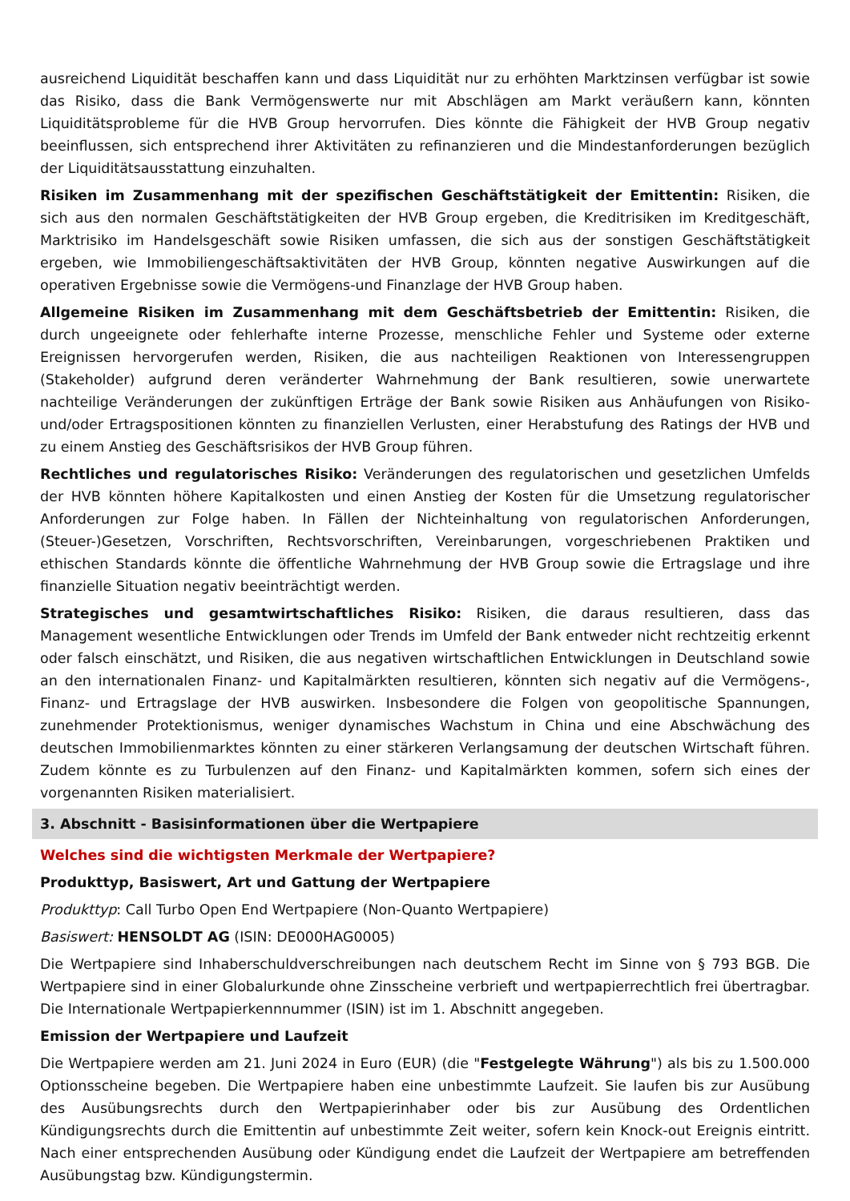ausreichend Liquidität beschaffen kann und dass Liquidität nur zu erhöhten Marktzinsen verfügbar ist sowie das Risiko, dass die Bank Vermögenswerte nur mit Abschlägen am Markt veräußern kann, könnten Liquiditätsprobleme für die HVB Group hervorrufen. Dies könnte die Fähigkeit der HVB Group negativ beeinflussen, sich entsprechend ihrer Aktivitäten zu refinanzieren und die Mindestanforderungen bezüglich der Liquiditätsausstattung einzuhalten.
Risiken im Zusammenhang mit der spezifischen Geschäftstätigkeit der Emittentin: Risiken, die sich aus den normalen Geschäftstätigkeiten der HVB Group ergeben, die Kreditrisiken im Kreditgeschäft, Marktrisiko im Handelsgeschäft sowie Risiken umfassen, die sich aus der sonstigen Geschäftstätigkeit ergeben, wie Immobiliengeschäftsaktivitäten der HVB Group, könnten negative Auswirkungen auf die operativen Ergebnisse sowie die Vermögens-und Finanzlage der HVB Group haben.
Allgemeine Risiken im Zusammenhang mit dem Geschäftsbetrieb der Emittentin: Risiken, die durch ungeeignete oder fehlerhafte interne Prozesse, menschliche Fehler und Systeme oder externe Ereignissen hervorgerufen werden, Risiken, die aus nachteiligen Reaktionen von Interessengruppen (Stakeholder) aufgrund deren veränderter Wahrnehmung der Bank resultieren, sowie unerwartete nachteilige Veränderungen der zukünftigen Erträge der Bank sowie Risiken aus Anhäufungen von Risiko- und/oder Ertragspositionen könnten zu finanziellen Verlusten, einer Herabstufung des Ratings der HVB und zu einem Anstieg des Geschäftsrisikos der HVB Group führen.
Rechtliches und regulatorisches Risiko: Veränderungen des regulatorischen und gesetzlichen Umfelds der HVB könnten höhere Kapitalkosten und einen Anstieg der Kosten für die Umsetzung regulatorischer Anforderungen zur Folge haben. In Fällen der Nichteinhaltung von regulatorischen Anforderungen, (Steuer-)Gesetzen, Vorschriften, Rechtsvorschriften, Vereinbarungen, vorgeschriebenen Praktiken und ethischen Standards könnte die öffentliche Wahrnehmung der HVB Group sowie die Ertragslage und ihre finanzielle Situation negativ beeinträchtigt werden.
Strategisches und gesamtwirtschaftliches Risiko: Risiken, die daraus resultieren, dass das Management wesentliche Entwicklungen oder Trends im Umfeld der Bank entweder nicht rechtzeitig erkennt oder falsch einschätzt, und Risiken, die aus negativen wirtschaftlichen Entwicklungen in Deutschland sowie an den internationalen Finanz- und Kapitalmärkten resultieren, könnten sich negativ auf die Vermögens-, Finanz- und Ertragslage der HVB auswirken. Insbesondere die Folgen von geopolitische Spannungen, zunehmender Protektionismus, weniger dynamisches Wachstum in China und eine Abschwächung des deutschen Immobilienmarktes könnten zu einer stärkeren Verlangsamung der deutschen Wirtschaft führen. Zudem könnte es zu Turbulenzen auf den Finanz- und Kapitalmärkten kommen, sofern sich eines der vorgenannten Risiken materialisiert.
3. Abschnitt - Basisinformationen über die Wertpapiere
Welches sind die wichtigsten Merkmale der Wertpapiere?
Produkttyp, Basiswert, Art und Gattung der Wertpapiere
Produkttyp: Call Turbo Open End Wertpapiere (Non-Quanto Wertpapiere)
Basiswert: HENSOLDT AG (ISIN: DE000HAG0005)
Die Wertpapiere sind Inhaberschuldverschreibungen nach deutschem Recht im Sinne von § 793 BGB. Die Wertpapiere sind in einer Globalurkunde ohne Zinsscheine verbrieft und wertpapierrechtlich frei übertragbar. Die Internationale Wertpapierkennnummer (ISIN) ist im 1. Abschnitt angegeben.
Emission der Wertpapiere und Laufzeit
Die Wertpapiere werden am 21. Juni 2024 in Euro (EUR) (die "Festgelegte Währung") als bis zu 1.500.000 Optionsscheine begeben. Die Wertpapiere haben eine unbestimmte Laufzeit. Sie laufen bis zur Ausübung des Ausübungsrechts durch den Wertpapierinhaber oder bis zur Ausübung des Ordentlichen Kündigungsrechts durch die Emittentin auf unbestimmte Zeit weiter, sofern kein Knock-out Ereignis eintritt. Nach einer entsprechenden Ausübung oder Kündigung endet die Laufzeit der Wertpapiere am betreffenden Ausübungstag bzw. Kündigungstermin.